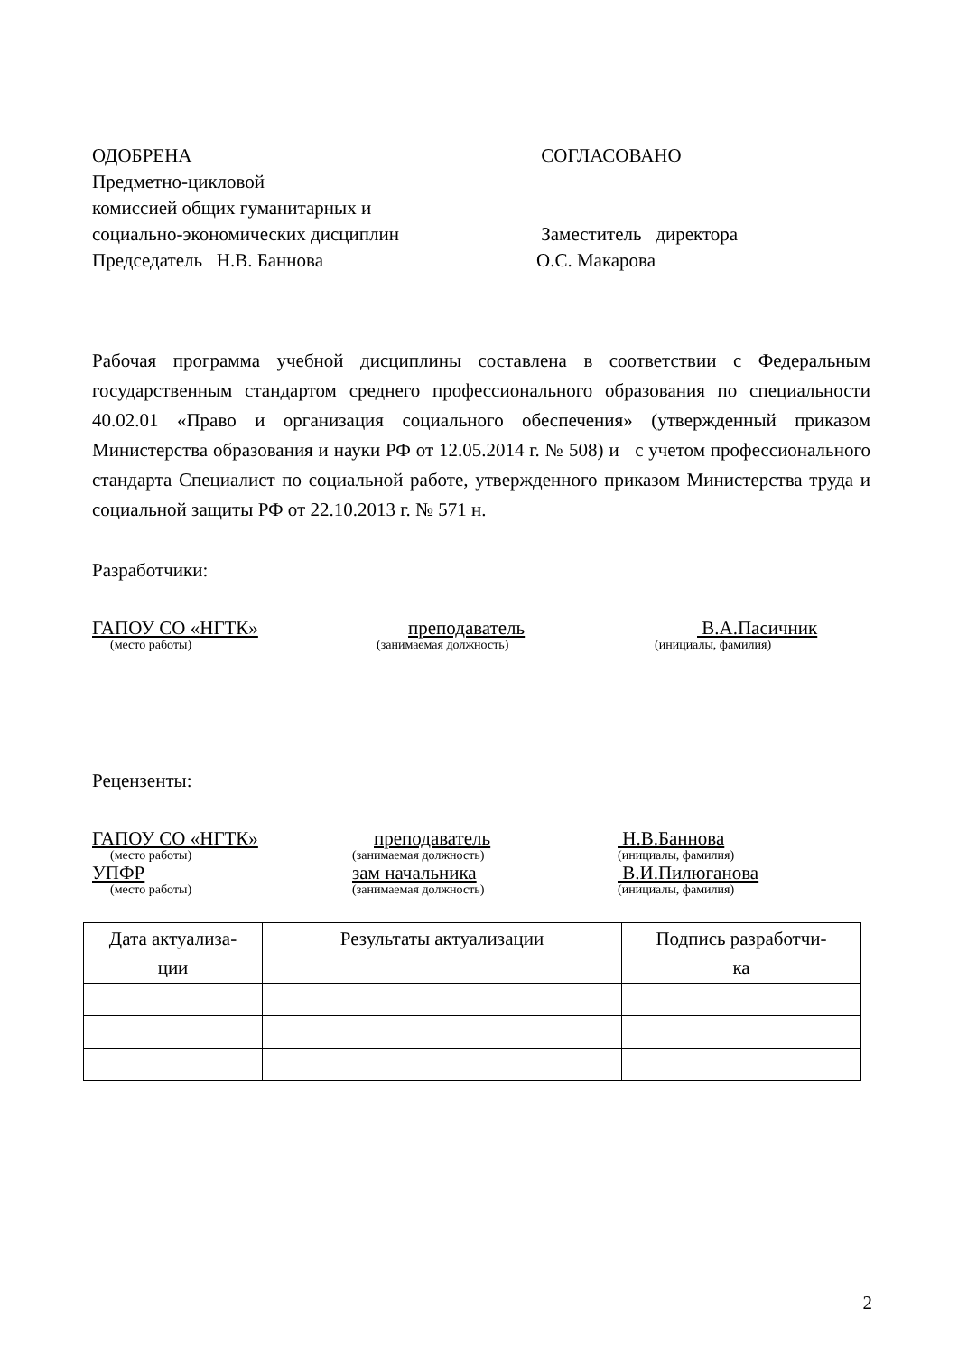ОДОБРЕНА
Предметно-цикловой
комиссией общих гуманитарных и
социально-экономических дисциплин
Председатель Н.В. Баннова
СОГЛАСОВАНО
Заместитель директора
О.С. Макарова
Рабочая программа учебной дисциплины составлена в соответствии с Федеральным государственным стандартом среднего профессионального образования по специальности 40.02.01 «Право и организация социального обеспечения» (утвержденный приказом Министерства образования и науки РФ от 12.05.2014 г. № 508) и с учетом профессионального стандарта Специалист по социальной работе, утвержденного приказом Министерства труда и социальной защиты РФ от 22.10.2013 г. № 571 н.
Разработчики:
ГАПОУ СО «НГТК» преподаватель В.А.Пасичник
(место работы) (занимаемая должность) (инициалы, фамилия)
Рецензенты:
ГАПОУ СО «НГТК» преподаватель Н.В.Баннова
(место работы) (занимаемая должность) (инициалы, фамилия)
УПФР зам начальника В.И.Пилюганова
(место работы) (занимаемая должность) (инициалы, фамилия)
| Дата актуализа- ции | Результаты актуализации | Подпись разработчи- ка |
2